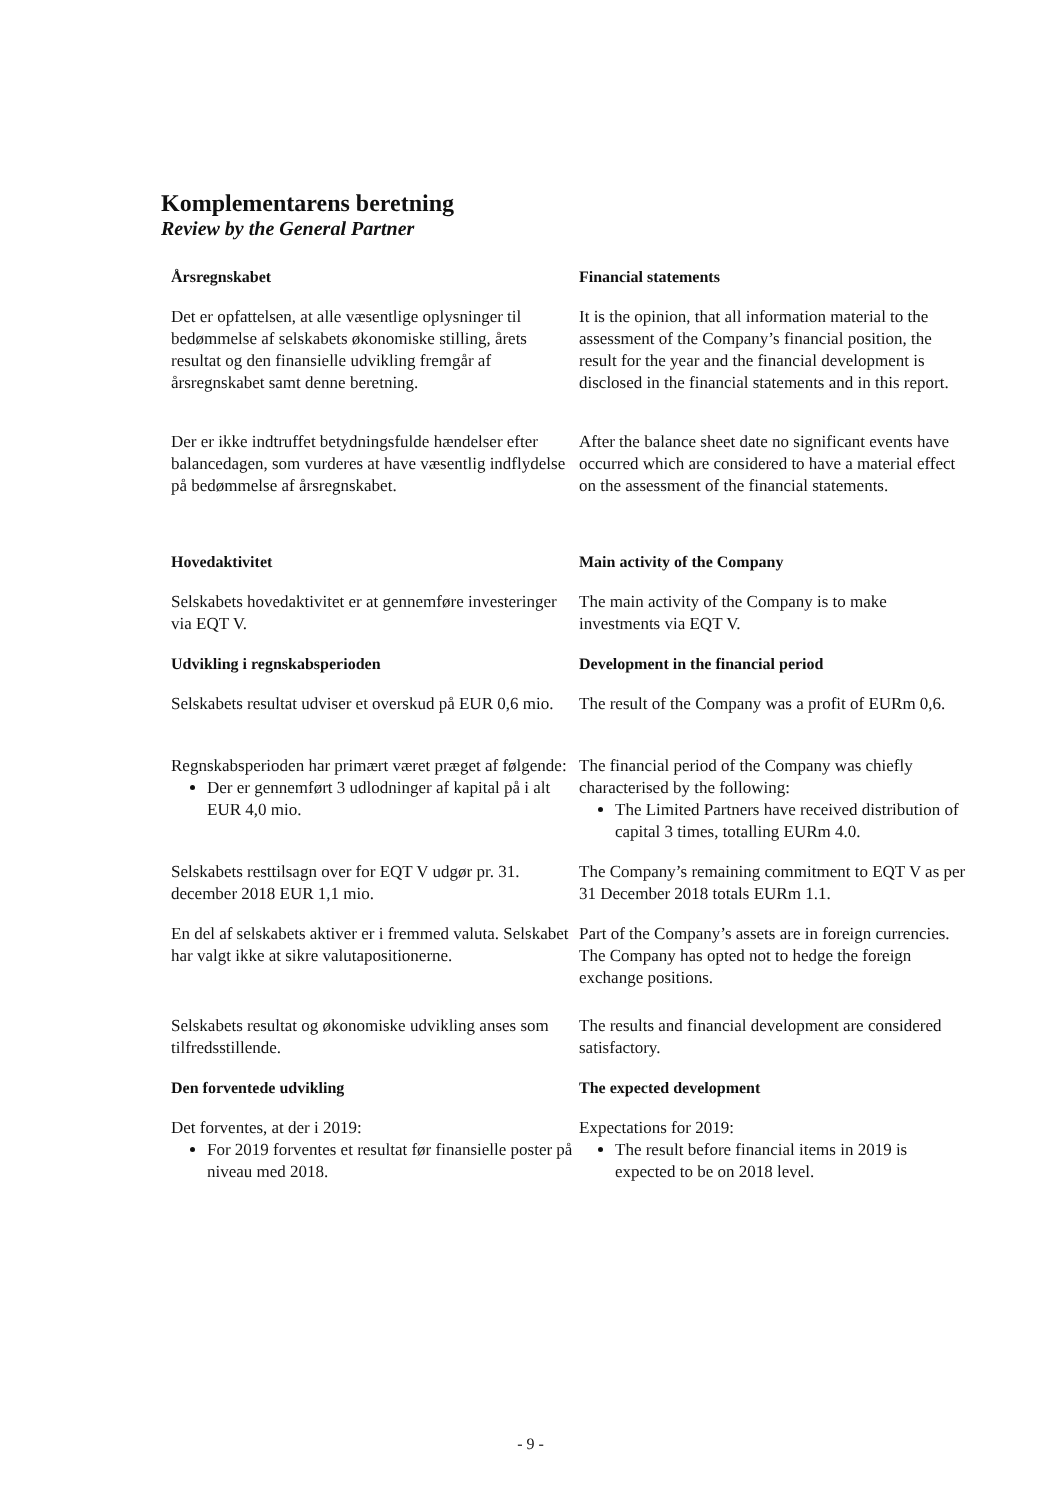Komplementarens beretning
Review by the General Partner
Årsregnskabet
Financial statements
Det er opfattelsen, at alle væsentlige oplysninger til bedømmelse af selskabets økonomiske stilling, årets resultat og den finansielle udvikling fremgår af årsregnskabet samt denne beretning.
It is the opinion, that all information material to the assessment of the Company’s financial position, the result for the year and the financial development is disclosed in the financial statements and in this report.
Der er ikke indtruffet betydningsfulde hændelser efter balancedagen, som vurderes at have væsentlig indflydelse på bedømmelse af årsregnskabet.
After the balance sheet date no significant events have occurred which are considered to have a material effect on the assessment of the financial statements.
Hovedaktivitet
Main activity of the Company
Selskabets hovedaktivitet er at gennemføre investeringer via EQT V.
The main activity of the Company is to make investments via EQT V.
Udvikling i regnskabsperioden
Development in the financial period
Selskabets resultat udviser et overskud på EUR 0,6 mio.
The result of the Company was a profit of EURm 0,6.
Regnskabsperioden har primært været præget af følgende:
Der er gennemført 3 udlodninger af kapital på i alt EUR 4,0 mio.
The financial period of the Company was chiefly characterised by the following:
The Limited Partners have received distribution of capital 3 times, totalling EURm 4.0.
Selskabets resttilsagn over for EQT V udgør pr. 31. december 2018 EUR 1,1 mio.
The Company’s remaining commitment to EQT V as per 31 December 2018 totals EURm 1.1.
En del af selskabets aktiver er i fremmed valuta. Selskabet har valgt ikke at sikre valutapositionerne.
Part of the Company’s assets are in foreign currencies. The Company has opted not to hedge the foreign exchange positions.
Selskabets resultat og økonomiske udvikling anses som tilfredsstillende.
The results and financial development are considered satisfactory.
Den forventede udvikling
The expected development
Det forventes, at der i 2019:
For 2019 forventes et resultat før finansielle poster på niveau med 2018.
Expectations for 2019:
The result before financial items in 2019 is expected to be on 2018 level.
- 9 -